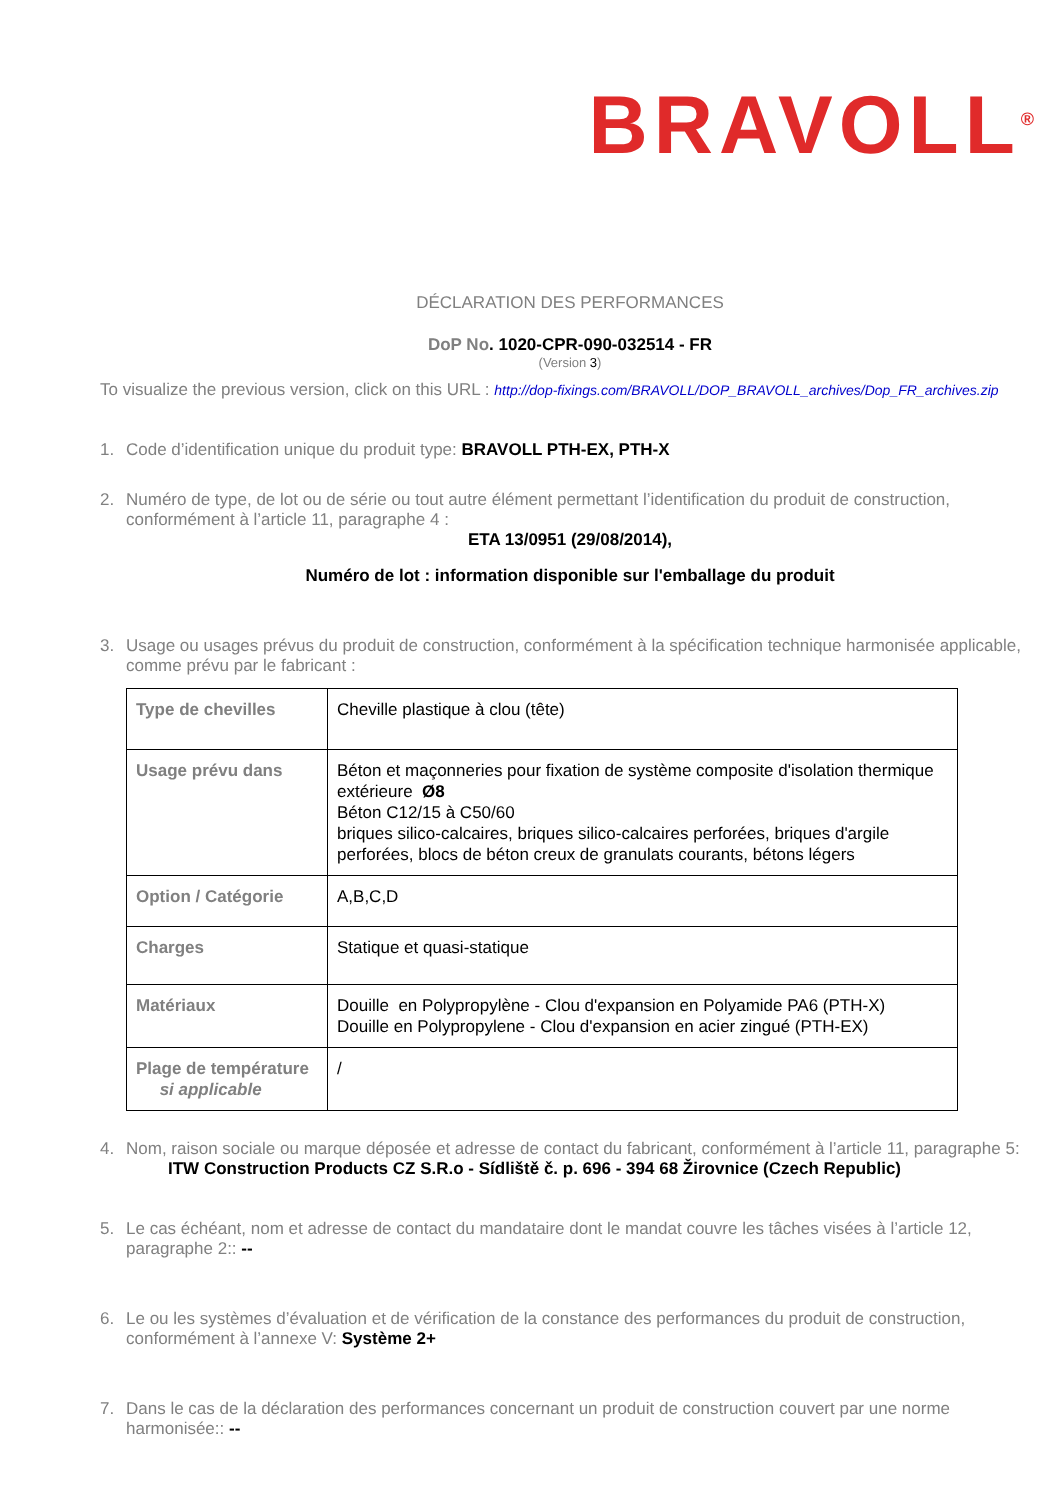BRAVOLL<sup>®</sup>
DÉCLARATION DES PERFORMANCES
DoP No. 1020-CPR-090-032514 - FR
(Version 3)
To visualize the previous version, click on this URL : http://dop-fixings.com/BRAVOLL/DOP_BRAVOLL_archives/Dop_FR_archives.zip
1. Code d’identification unique du produit type: BRAVOLL PTH-EX, PTH-X
2. Numéro de type, de lot ou de série ou tout autre élément permettant l’identification du produit de construction, conformément à l’article 11, paragraphe 4 :
ETA 13/0951 (29/08/2014),
Numéro de lot : information disponible sur l'emballage du produit
3. Usage ou usages prévus du produit de construction, conformément à la spécification technique harmonisée applicable, comme prévu par le fabricant :
| Type de chevilles | Cheville plastique à clou (tête) |
| Usage prévu dans | Béton et maçonneries pour fixation de système composite d'isolation thermique extérieure Ø8 Béton C12/15 à C50/60 briques silico-calcaires, briques silico-calcaires perforées, briques d'argile perforées, blocs de béton creux de granulats courants, bétons légers |
| Option / Catégorie | A,B,C,D |
| Charges | Statique et quasi-statique |
| Matériaux | Douille en Polypropylène - Clou d'expansion en Polyamide PA6 (PTH-X) Douille en Polypropylene - Clou d'expansion en acier zingué (PTH-EX) |
| Plage de température si applicable | / |
4. Nom, raison sociale ou marque déposée et adresse de contact du fabricant, conformément à l’article 11, paragraphe 5:
ITW Construction Products CZ S.R.o - Sídliště č. p. 696 - 394 68 Žirovnice (Czech Republic)
5. Le cas échéant, nom et adresse de contact du mandataire dont le mandat couvre les tâches visées à l’article 12, paragraphe 2:: --
6. Le ou les systèmes d’évaluation et de vérification de la constance des performances du produit de construction, conformément à l’annexe V: Système 2+
7. Dans le cas de la déclaration des performances concernant un produit de construction couvert par une norme harmonisée:: --